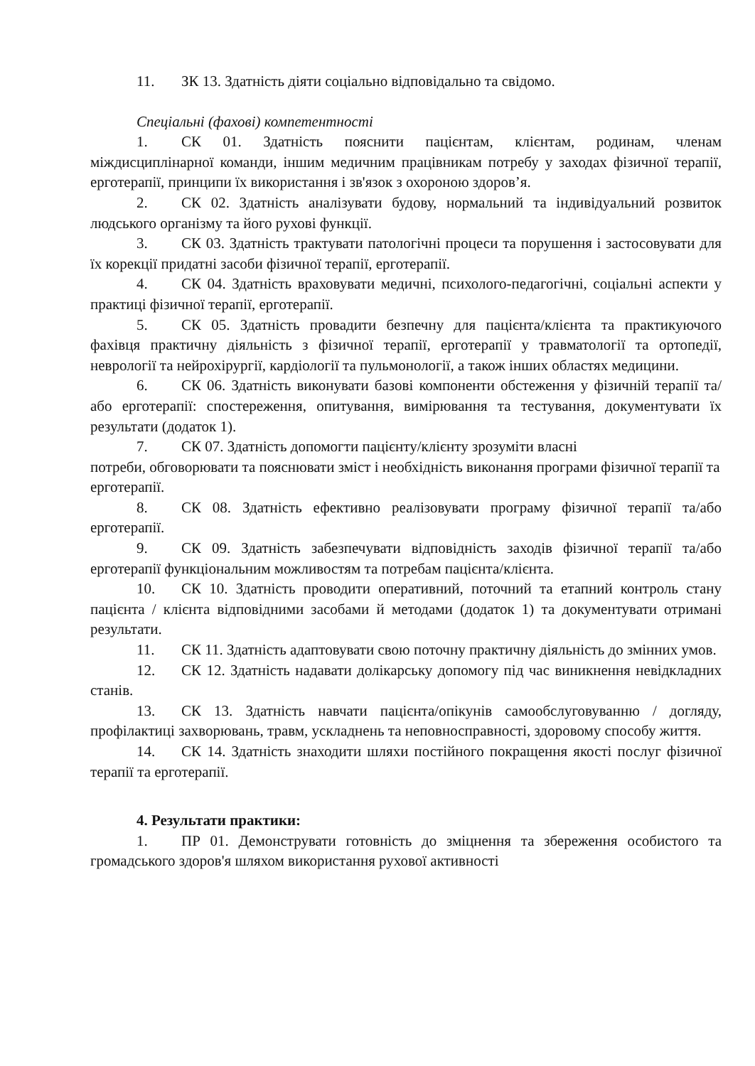11. ЗК 13. Здатність діяти соціально відповідально та свідомо.
Спеціальні (фахові) компетентності
1. СК 01. Здатність пояснити пацієнтам, клієнтам, родинам, членам міждисциплінарної команди, іншим медичним працівникам потребу у заходах фізичної терапії, ерготерапії, принципи їх використання і зв'язок з охороною здоров’я.
2. СК 02. Здатність аналізувати будову, нормальний та індивідуальний розвиток людського організму та його рухові функції.
3. СК 03. Здатність трактувати патологічні процеси та порушення і застосовувати для їх корекції придатні засоби фізичної терапії, ерготерапії.
4. СК 04. Здатність враховувати медичні, психолого-педагогічні, соціальні аспекти у практиці фізичної терапії, ерготерапії.
5. СК 05. Здатність провадити безпечну для пацієнта/клієнта та практикуючого фахівця практичну діяльність з фізичної терапії, ерготерапії у травматології та ортопедії, неврології та нейрохірургії, кардіології та пульмонології, а також інших областях медицини.
6. СК 06. Здатність виконувати базові компоненти обстеження у фізичній терапії та/або ерготерапії: спостереження, опитування, вимірювання та тестування, документувати їх результати (додаток 1).
7. СК 07. Здатність допомогти пацієнту/клієнту зрозуміти власні
потреби, обговорювати та пояснювати зміст і необхідність виконання програми фізичної терапії та ерготерапії.
8. СК 08. Здатність ефективно реалізовувати програму фізичної терапії та/або ерготерапії.
9. СК 09. Здатність забезпечувати відповідність заходів фізичної терапії та/або ерготерапії функціональним можливостям та потребам пацієнта/клієнта.
10. СК 10. Здатність проводити оперативний, поточний та етапний контроль стану пацієнта / клієнта відповідними засобами й методами (додаток 1) та документувати отримані результати.
11. СК 11. Здатність адаптовувати свою поточну практичну діяльність до змінних умов.
12. СК 12. Здатність надавати долікарську допомогу під час виникнення невідкладних станів.
13. СК 13. Здатність навчати пацієнта/опікунів самообслуговуванню / догляду, профілактиці захворювань, травм, ускладнень та неповносправності, здоровому способу життя.
14. СК 14. Здатність знаходити шляхи постійного покращення якості послуг фізичної терапії та ерготерапії.
4. Результати практики:
1. ПР 01. Демонструвати готовність до зміцнення та збереження особистого та громадського здоров'я шляхом використання рухової активності